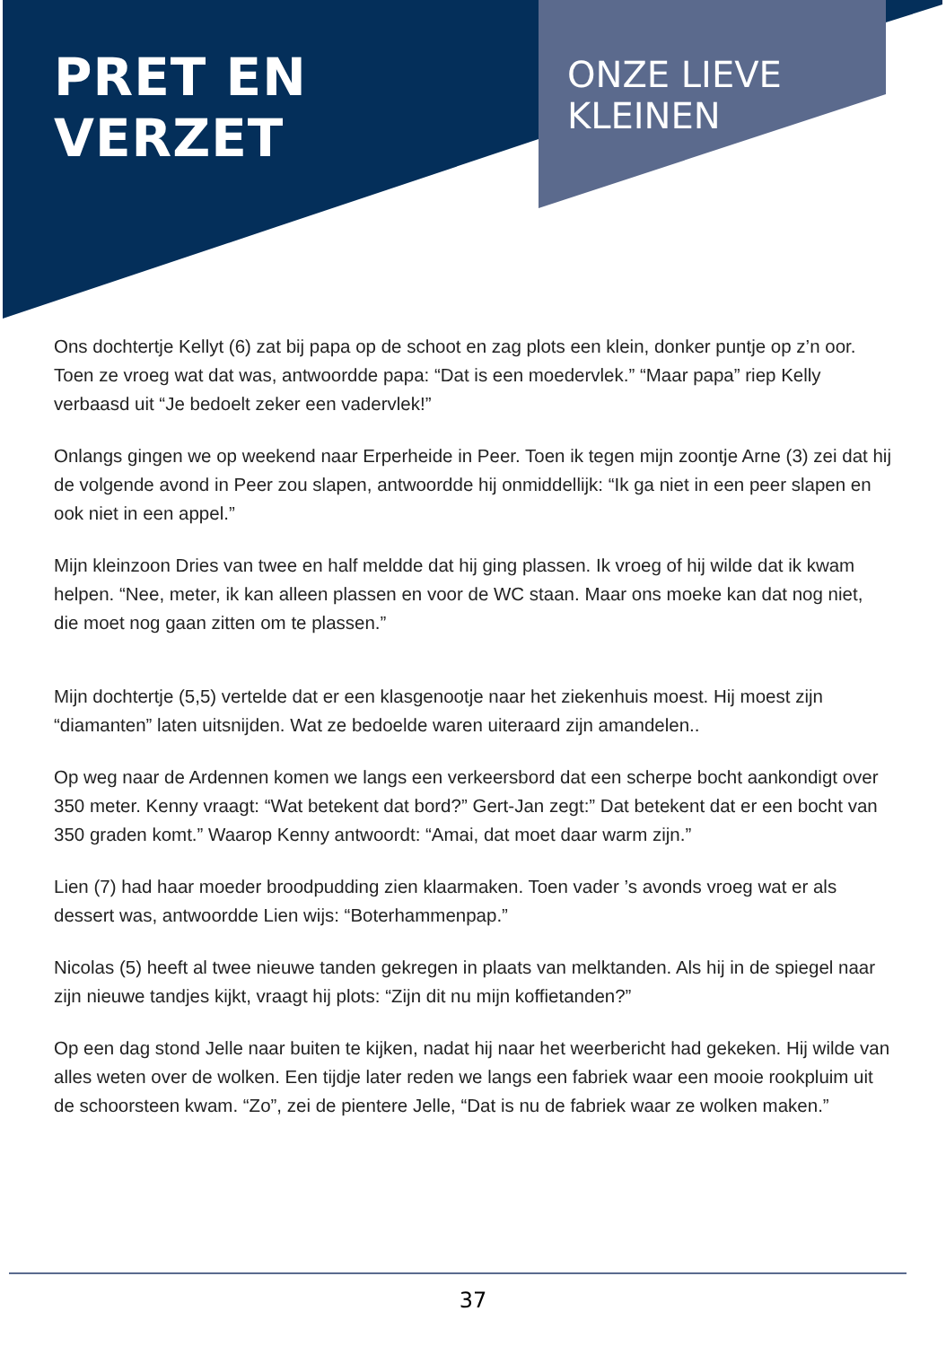PRET EN VERZET
ONZE LIEVE
KLEINEN
Ons dochtertje Kellyt (6) zat bij papa op de schoot en zag plots een klein, donker puntje op z’n oor. Toen ze vroeg wat dat was, antwoordde papa: “Dat is een moedervlek.” “Maar papa” riep Kelly verbaasd uit “Je bedoelt zeker een vadervlek!”
Onlangs gingen we op weekend naar Erperheide in Peer. Toen ik tegen mijn zoontje Arne (3) zei dat hij de volgende avond in Peer zou slapen, antwoordde hij onmiddellijk: “Ik ga niet in een peer slapen en ook niet in een appel.”
Mijn kleinzoon Dries van twee en half meldde dat hij ging plassen. Ik vroeg of hij wilde dat ik kwam helpen. “Nee, meter, ik kan alleen plassen en voor de WC staan. Maar ons moeke kan dat nog niet, die moet nog gaan zitten om te plassen.”
Mijn dochtertje (5,5) vertelde dat er een klasgenootje naar het ziekenhuis moest. Hij moest zijn “diamanten” laten uitsnijden. Wat ze bedoelde waren uiteraard zijn amandelen..
Op weg naar de Ardennen komen we langs een verkeersbord dat een scherpe bocht aankondigt over 350 meter. Kenny vraagt: “Wat betekent dat bord?” Gert-Jan zegt:” Dat betekent dat er een bocht van 350 graden komt.” Waarop Kenny antwoordt: “Amai, dat moet daar warm zijn.”
Lien (7) had haar moeder broodpudding zien klaarmaken. Toen vader ’s avonds vroeg wat er als dessert was, antwoordde Lien wijs: “Boterhammenpap.”
Nicolas (5) heeft al twee nieuwe tanden gekregen in plaats van melktanden. Als hij in de spiegel naar zijn nieuwe tandjes kijkt, vraagt hij plots: “Zijn dit nu mijn koffietanden?”
Op een dag stond Jelle naar buiten te kijken, nadat hij naar het weerbericht had gekeken. Hij wilde van alles weten over de wolken. Een tijdje later reden we langs een fabriek waar een mooie rookpluim uit de schoorsteen kwam. “Zo”, zei de pientere Jelle, “Dat is nu de fabriek waar ze wolken maken.”
37